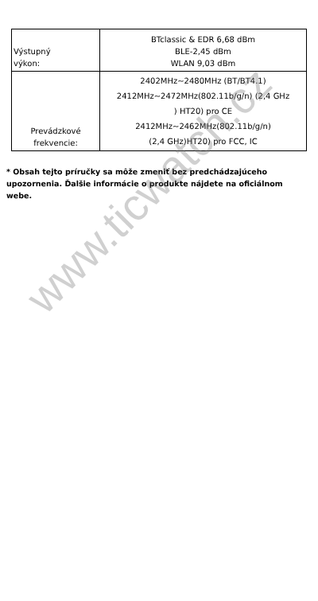| Výstupný výkon: | BTclassic & EDR 6,68 dBm BLE-2,45 dBm WLAN 9,03 dBm |
| Prevádzkové frekvencie: | 2402MHz~2480MHz (BT/BT4.1) 2412MHz~2472MHz(802.11b/g/n) (2,4 GHz ) HT20) pro CE 2412MHz~2462MHz(802.11b/g/n) (2,4 GHz)HT20) pro FCC, IC |
* Obsah tejto príručky sa môže zmeniť bez predchádzajúceho upozornenia. Ďalšie informácie o produkte nájdete na oficiálnom webe.
www.ticwatch.cz